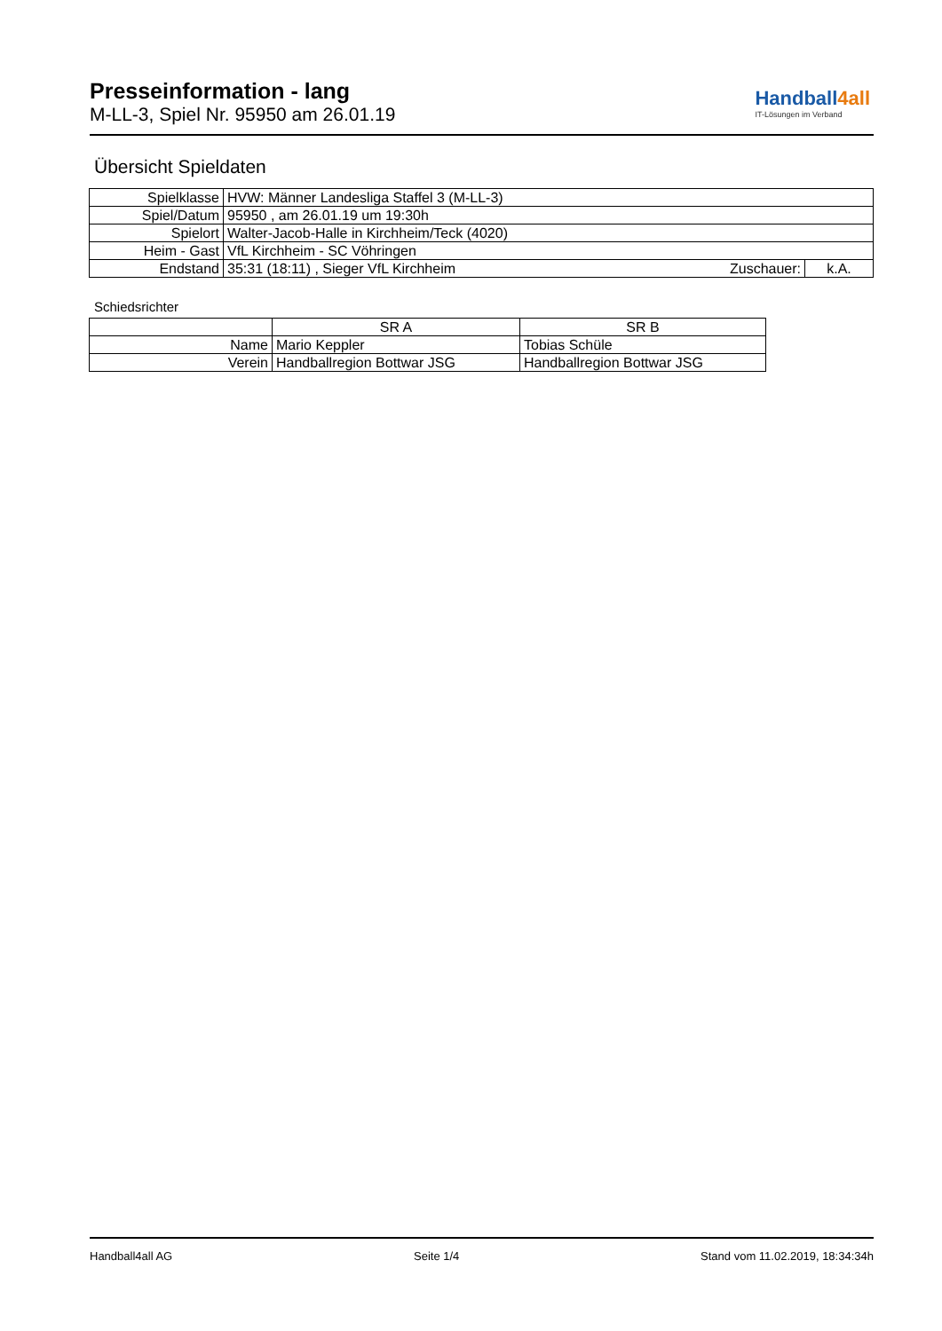Presseinformation - lang
M-LL-3, Spiel Nr. 95950 am 26.01.19
Handball4all
IT-Lösungen im Verband
Übersicht Spieldaten
| Spielklasse | HVW: Männer Landesliga Staffel 3 (M-LL-3) | | |
| Spiel/Datum | 95950 , am 26.01.19 um 19:30h | | |
| Spielort | Walter-Jacob-Halle in Kirchheim/Teck (4020) | | |
| Heim - Gast | VfL Kirchheim - SC Vöhringen | | |
| Endstand | 35:31 (18:11) , Sieger VfL Kirchheim | Zuschauer: | k.A. |
Schiedsrichter
| | SR A | SR B |
| Name | Mario Keppler | Tobias Schüle |
| Verein | Handballregion Bottwar JSG | Handballregion Bottwar JSG |
Handball4all AG Seite 1/4 Stand vom 11.02.2019, 18:34:34h